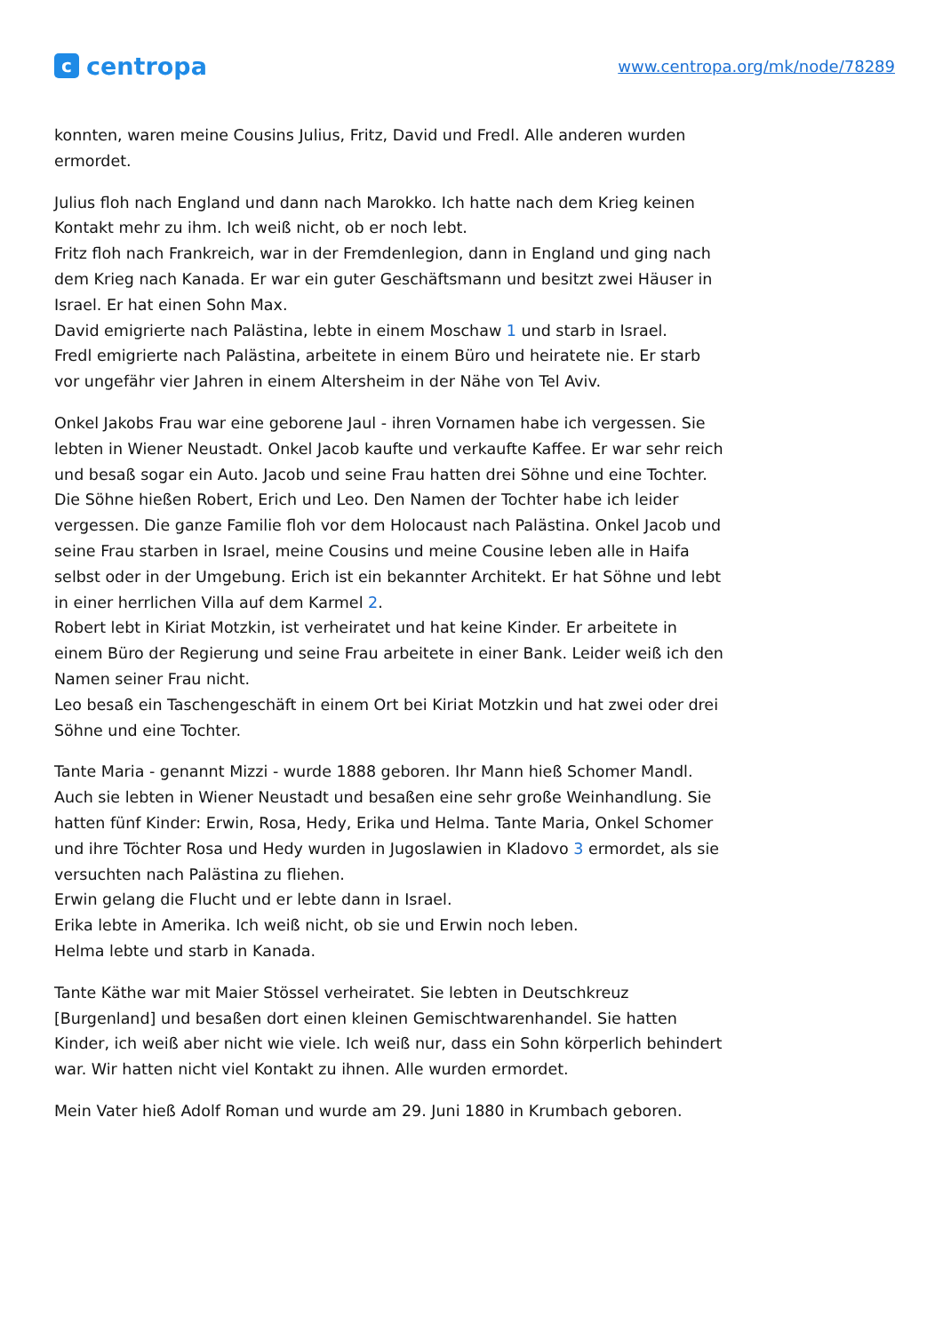ccentropa
www.centropa.org/mk/node/78289
konnten, waren meine Cousins Julius, Fritz, David und Fredl. Alle anderen wurden ermordet.
Julius floh nach England und dann nach Marokko. Ich hatte nach dem Krieg keinen Kontakt mehr zu ihm. Ich weiß nicht, ob er noch lebt.
Fritz floh nach Frankreich, war in der Fremdenlegion, dann in England und ging nach dem Krieg nach Kanada. Er war ein guter Geschäftsmann und besitzt zwei Häuser in Israel. Er hat einen Sohn Max.
David emigrierte nach Palästina, lebte in einem Moschaw 1 und starb in Israel.
Fredl emigrierte nach Palästina, arbeitete in einem Büro und heiratete nie. Er starb vor ungefähr vier Jahren in einem Altersheim in der Nähe von Tel Aviv.
Onkel Jakobs Frau war eine geborene Jaul - ihren Vornamen habe ich vergessen. Sie lebten in Wiener Neustadt. Onkel Jacob kaufte und verkaufte Kaffee. Er war sehr reich und besaß sogar ein Auto. Jacob und seine Frau hatten drei Söhne und eine Tochter. Die Söhne hießen Robert, Erich und Leo. Den Namen der Tochter habe ich leider vergessen. Die ganze Familie floh vor dem Holocaust nach Palästina. Onkel Jacob und seine Frau starben in Israel, meine Cousins und meine Cousine leben alle in Haifa selbst oder in der Umgebung. Erich ist ein bekannter Architekt. Er hat Söhne und lebt in einer herrlichen Villa auf dem Karmel 2.
Robert lebt in Kiriat Motzkin, ist verheiratet und hat keine Kinder. Er arbeitete in einem Büro der Regierung und seine Frau arbeitete in einer Bank. Leider weiß ich den Namen seiner Frau nicht.
Leo besaß ein Taschengeschäft in einem Ort bei Kiriat Motzkin und hat zwei oder drei Söhne und eine Tochter.
Tante Maria - genannt Mizzi - wurde 1888 geboren. Ihr Mann hieß Schomer Mandl. Auch sie lebten in Wiener Neustadt und besaßen eine sehr große Weinhandlung. Sie hatten fünf Kinder: Erwin, Rosa, Hedy, Erika und Helma. Tante Maria, Onkel Schomer und ihre Töchter Rosa und Hedy wurden in Jugoslawien in Kladovo 3 ermordet, als sie versuchten nach Palästina zu fliehen.
Erwin gelang die Flucht und er lebte dann in Israel.
Erika lebte in Amerika. Ich weiß nicht, ob sie und Erwin noch leben.
Helma lebte und starb in Kanada.
Tante Käthe war mit Maier Stössel verheiratet. Sie lebten in Deutschkreuz [Burgenland] und besaßen dort einen kleinen Gemischtwarenhandel. Sie hatten Kinder, ich weiß aber nicht wie viele. Ich weiß nur, dass ein Sohn körperlich behindert war. Wir hatten nicht viel Kontakt zu ihnen. Alle wurden ermordet.
Mein Vater hieß Adolf Roman und wurde am 29. Juni 1880 in Krumbach geboren.